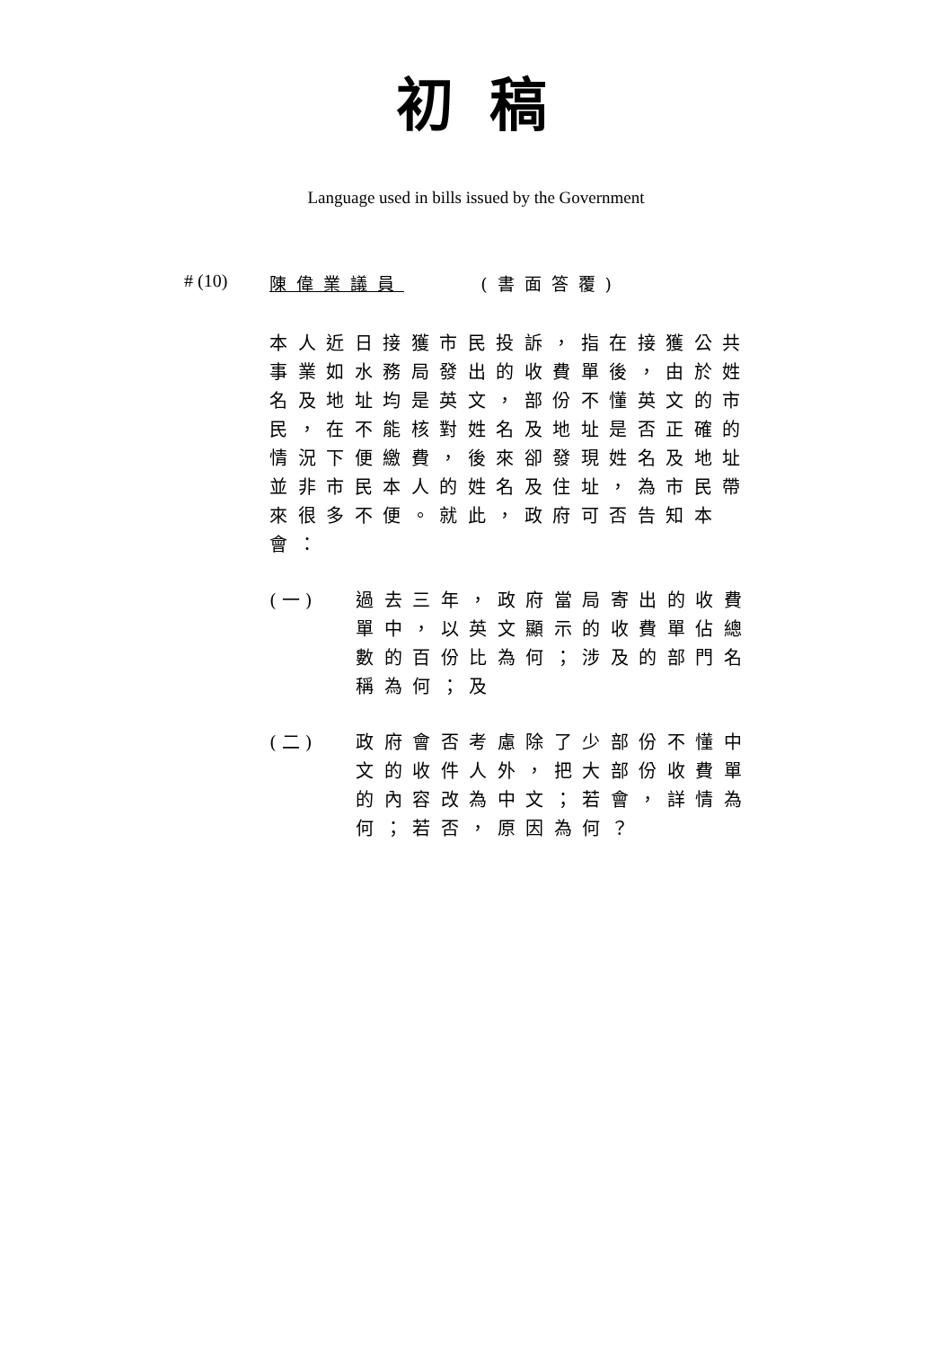初稿
Language used in bills issued by the Government
# (10) 陳偉業議員 (書面答覆)
本人近日接獲市民投訴，指在接獲公共事業如水務局發出的收費單後，由於姓名及地址均是英文，部份不懂英文的市民，在不能核對姓名及地址是否正確的情況下便繳費，後來卻發現姓名及地址並非市民本人的姓名及住址，為市民帶來很多不便。就此，政府可否告知本會：
(一) 過去三年，政府當局寄出的收費單中，以英文顯示的收費單佔總數的百份比為何；涉及的部門名稱為何；及
(二) 政府會否考慮除了少部份不懂中文的收件人外，把大部份收費單的內容改為中文；若會，詳情為何；若否，原因為何？